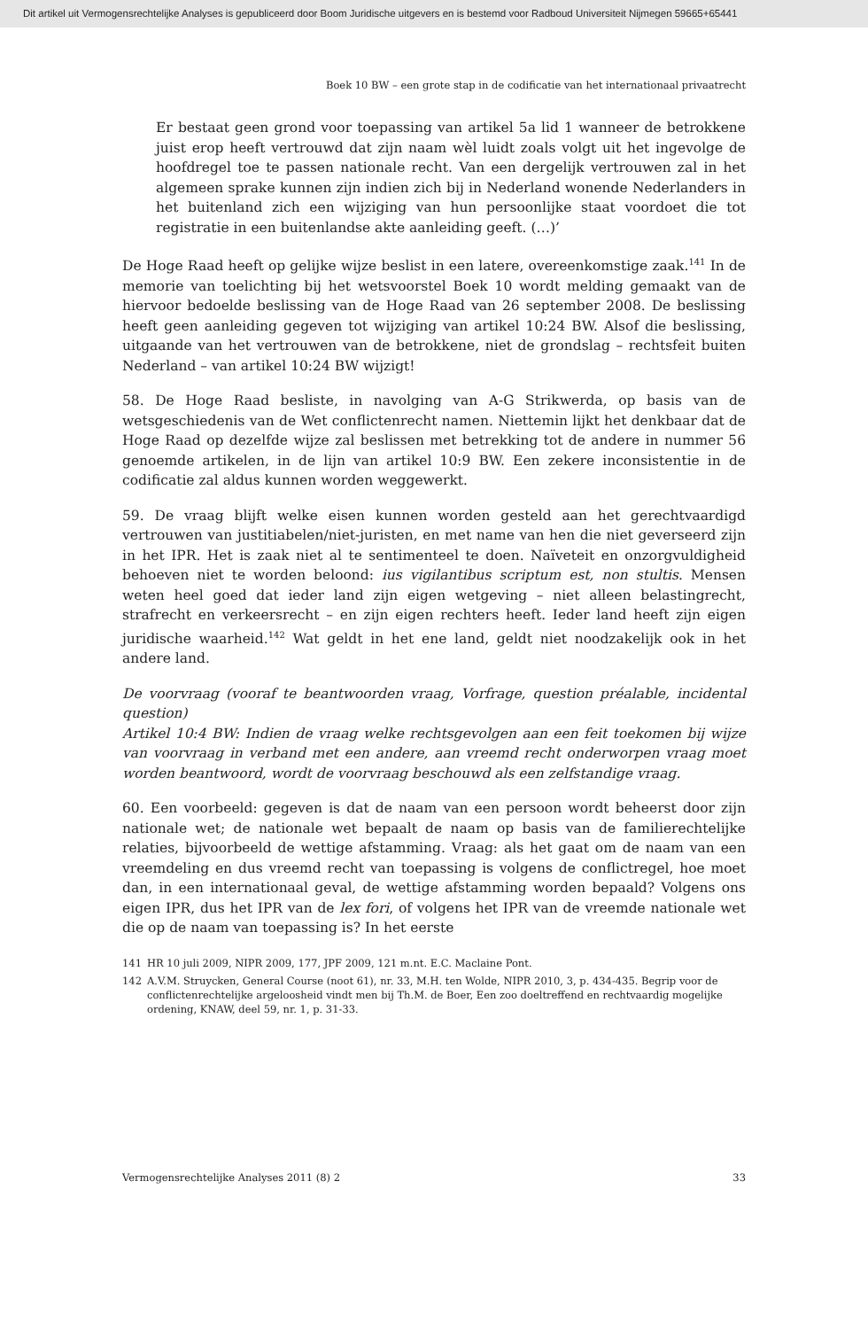Dit artikel uit Vermogensrechtelijke Analyses is gepubliceerd door Boom Juridische uitgevers en is bestemd voor Radboud Universiteit Nijmegen 59665+65441
Boek 10 BW – een grote stap in de codificatie van het internationaal privaatrecht
Er bestaat geen grond voor toepassing van artikel 5a lid 1 wanneer de betrokkene juist erop heeft vertrouwd dat zijn naam wèl luidt zoals volgt uit het ingevolge de hoofdregel toe te passen nationale recht. Van een dergelijk vertrouwen zal in het algemeen sprake kunnen zijn indien zich bij in Nederland wonende Nederlanders in het buitenland zich een wijziging van hun persoonlijke staat voordoet die tot registratie in een buitenlandse akte aanleiding geeft. (…)’
De Hoge Raad heeft op gelijke wijze beslist in een latere, overeenkomstige zaak.<sup>141</sup> In de memorie van toelichting bij het wetsvoorstel Boek 10 wordt melding gemaakt van de hiervoor bedoelde beslissing van de Hoge Raad van 26 september 2008. De beslissing heeft geen aanleiding gegeven tot wijziging van artikel 10:24 BW. Alsof die beslissing, uitgaande van het vertrouwen van de betrokkene, niet de grondslag – rechtsfeit buiten Nederland – van artikel 10:24 BW wijzigt!
58. De Hoge Raad besliste, in navolging van A-G Strikwerda, op basis van de wetsgeschiedenis van de Wet conflictenrecht namen. Niettemin lijkt het denkbaar dat de Hoge Raad op dezelfde wijze zal beslissen met betrekking tot de andere in nummer 56 genoemde artikelen, in de lijn van artikel 10:9 BW. Een zekere inconsistentie in de codificatie zal aldus kunnen worden weggewerkt.
59. De vraag blijft welke eisen kunnen worden gesteld aan het gerechtvaardigd vertrouwen van justitiabelen/niet-juristen, en met name van hen die niet geverseerd zijn in het IPR. Het is zaak niet al te sentimenteel te doen. Naïveteit en onzorgvuldigheid behoeven niet te worden beloond: ius vigilantibus scriptum est, non stultis. Mensen weten heel goed dat ieder land zijn eigen wetgeving – niet alleen belastingrecht, strafrecht en verkeersrecht – en zijn eigen rechters heeft. Ieder land heeft zijn eigen juridische waarheid.<sup>142</sup> Wat geldt in het ene land, geldt niet noodzakelijk ook in het andere land.
De voorvraag (vooraf te beantwoorden vraag, Vorfrage, question préalable, incidental question)
Artikel 10:4 BW: Indien de vraag welke rechtsgevolgen aan een feit toekomen bij wijze van voorvraag in verband met een andere, aan vreemd recht onderworpen vraag moet worden beantwoord, wordt de voorvraag beschouwd als een zelfstandige vraag.
60. Een voorbeeld: gegeven is dat de naam van een persoon wordt beheerst door zijn nationale wet; de nationale wet bepaalt de naam op basis van de familierechtelijke relaties, bijvoorbeeld de wettige afstamming. Vraag: als het gaat om de naam van een vreemdeling en dus vreemd recht van toepassing is volgens de conflictregel, hoe moet dan, in een internationaal geval, de wettige afstamming worden bepaald? Volgens ons eigen IPR, dus het IPR van de lex fori, of volgens het IPR van de vreemde nationale wet die op de naam van toepassing is? In het eerste
141 HR 10 juli 2009, NIPR 2009, 177, JPF 2009, 121 m.nt. E.C. Maclaine Pont.
142 A.V.M. Struycken, General Course (noot 61), nr. 33, M.H. ten Wolde, NIPR 2010, 3, p. 434-435. Begrip voor de conflictenrechtelijke argeloosheid vindt men bij Th.M. de Boer, Een zoo doeltreffend en rechtvaardig mogelijke ordening, KNAW, deel 59, nr. 1, p. 31-33.
Vermogensrechtelijke Analyses 2011 (8) 2 33